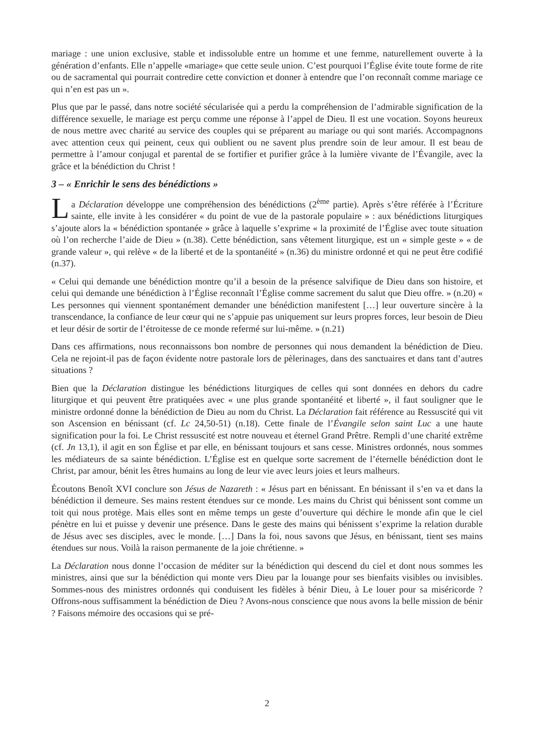mariage : une union exclusive, stable et indissoluble entre un homme et une femme, naturellement ouverte à la génération d’enfants. Elle n’appelle «mariage» que cette seule union. C’est pourquoi l’Église évite toute forme de rite ou de sacramental qui pourrait contredire cette conviction et donner à entendre que l’on reconnaît comme mariage ce qui n’en est pas un ».
Plus que par le passé, dans notre société sécularisée qui a perdu la compréhension de l’admirable signification de la différence sexuelle, le mariage est perçu comme une réponse à l’appel de Dieu. Il est une vocation. Soyons heureux de nous mettre avec charité au service des couples qui se préparent au mariage ou qui sont mariés. Accompagnons avec attention ceux qui peinent, ceux qui oublient ou ne savent plus prendre soin de leur amour. Il est beau de permettre à l’amour conjugal et parental de se fortifier et purifier grâce à la lumière vivante de l’Évangile, avec la grâce et la bénédiction du Christ !
3 – « Enrichir le sens des bénédictions »
La Déclaration développe une compréhension des bénédictions (2<sup>ème</sup> partie). Après s’être référée à l’Écriture sainte, elle invite à les considérer « du point de vue de la pastorale populaire » : aux bénédictions liturgiques s’ajoute alors la « bénédiction spontanée » grâce à laquelle s’exprime « la proximité de l’Église avec toute situation où l’on recherche l’aide de Dieu » (n.38). Cette bénédiction, sans vêtement liturgique, est un « simple geste » « de grande valeur », qui relève « de la liberté et de la spontanéité » (n.36) du ministre ordonné et qui ne peut être codifié (n.37).
« Celui qui demande une bénédiction montre qu’il a besoin de la présence salvifique de Dieu dans son histoire, et celui qui demande une bénédiction à l’Église reconnaît l’Église comme sacrement du salut que Dieu offre. » (n.20) « Les personnes qui viennent spontanément demander une bénédiction manifestent […] leur ouverture sincère à la transcendance, la confiance de leur cœur qui ne s’appuie pas uniquement sur leurs propres forces, leur besoin de Dieu et leur désir de sortir de l’étroitesse de ce monde refermé sur lui-même. » (n.21)
Dans ces affirmations, nous reconnaissons bon nombre de personnes qui nous demandent la bénédiction de Dieu. Cela ne rejoint-il pas de façon évidente notre pastorale lors de pèlerinages, dans des sanctuaires et dans tant d’autres situations ?
Bien que la Déclaration distingue les bénédictions liturgiques de celles qui sont données en dehors du cadre liturgique et qui peuvent être pratiquées avec « une plus grande spontanéité et liberté », il faut souligner que le ministre ordonné donne la bénédiction de Dieu au nom du Christ. La Déclaration fait référence au Ressuscité qui vit son Ascension en bénissant (cf. Lc 24,50-51) (n.18). Cette finale de l’Évangile selon saint Luc a une haute signification pour la foi. Le Christ ressuscité est notre nouveau et éternel Grand Prêtre. Rempli d’une charité extrême (cf. Jn 13,1), il agit en son Église et par elle, en bénissant toujours et sans cesse. Ministres ordonnés, nous sommes les médiateurs de sa sainte bénédiction. L’Église est en quelque sorte sacrement de l’éternelle bénédiction dont le Christ, par amour, bénit les êtres humains au long de leur vie avec leurs joies et leurs malheurs.
Écoutons Benoît XVI conclure son Jésus de Nazareth : « Jésus part en bénissant. En bénissant il s’en va et dans la bénédiction il demeure. Ses mains restent étendues sur ce monde. Les mains du Christ qui bénissent sont comme un toit qui nous protège. Mais elles sont en même temps un geste d’ouverture qui déchire le monde afin que le ciel pénètre en lui et puisse y devenir une présence. Dans le geste des mains qui bénissent s’exprime la relation durable de Jésus avec ses disciples, avec le monde. […] Dans la foi, nous savons que Jésus, en bénissant, tient ses mains étendues sur nous. Voilà la raison permanente de la joie chrétienne. »
La Déclaration nous donne l’occasion de méditer sur la bénédiction qui descend du ciel et dont nous sommes les ministres, ainsi que sur la bénédiction qui monte vers Dieu par la louange pour ses bienfaits visibles ou invisibles. Sommes-nous des ministres ordonnés qui conduisent les fidèles à bénir Dieu, à Le louer pour sa miséricorde ? Offrons-nous suffisamment la bénédiction de Dieu ? Avons-nous conscience que nous avons la belle mission de bénir ? Faisons mémoire des occasions qui se pré-
2